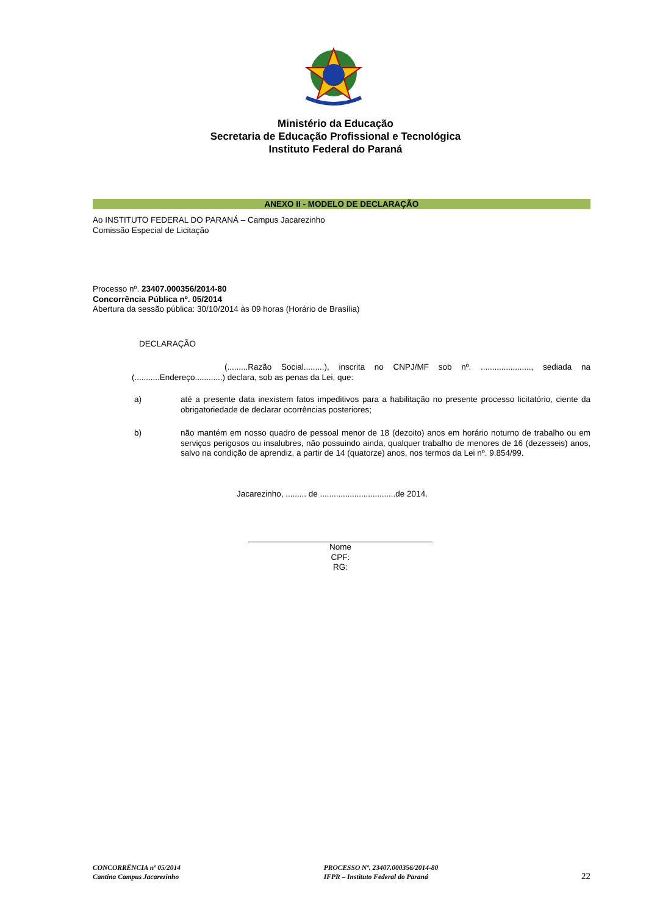Ministério da Educação
Secretaria de Educação Profissional e Tecnológica
Instituto Federal do Paraná
ANEXO II - MODELO DE DECLARAÇÃO
Ao INSTITUTO FEDERAL DO PARANÁ – Campus Jacarezinho
Comissão Especial de Licitação
Processo nº. 23407.000356/2014-80
Concorrência Pública nº. 05/2014
Abertura da sessão pública: 30/10/2014 às 09 horas (Horário de Brasília)
DECLARAÇÃO
(.........Razão Social.........), inscrita no CNPJ/MF sob nº. ......................, sediada na (...........Endereço............) declara, sob as penas da Lei, que:
a)
até a presente data inexistem fatos impeditivos para a habilitação no presente processo licitatório, ciente da obrigatoriedade de declarar ocorrências posteriores;
b)
não mantém em nosso quadro de pessoal menor de 18 (dezoito) anos em horário noturno de trabalho ou em serviços perigosos ou insalubres, não possuindo ainda, qualquer trabalho de menores de 16 (dezesseis) anos, salvo na condição de aprendiz, a partir de 14 (quatorze) anos, nos termos da Lei nº. 9.854/99.
Jacarezinho, ......... de .................................de 2014.
Nome
CPF:
RG:
CONCORRÊNCIA nº 05/2014
Cantina Campus Jacarezinho
PROCESSO Nº. 23407.000356/2014-80
IFPR – Instituto Federal do Paraná
22